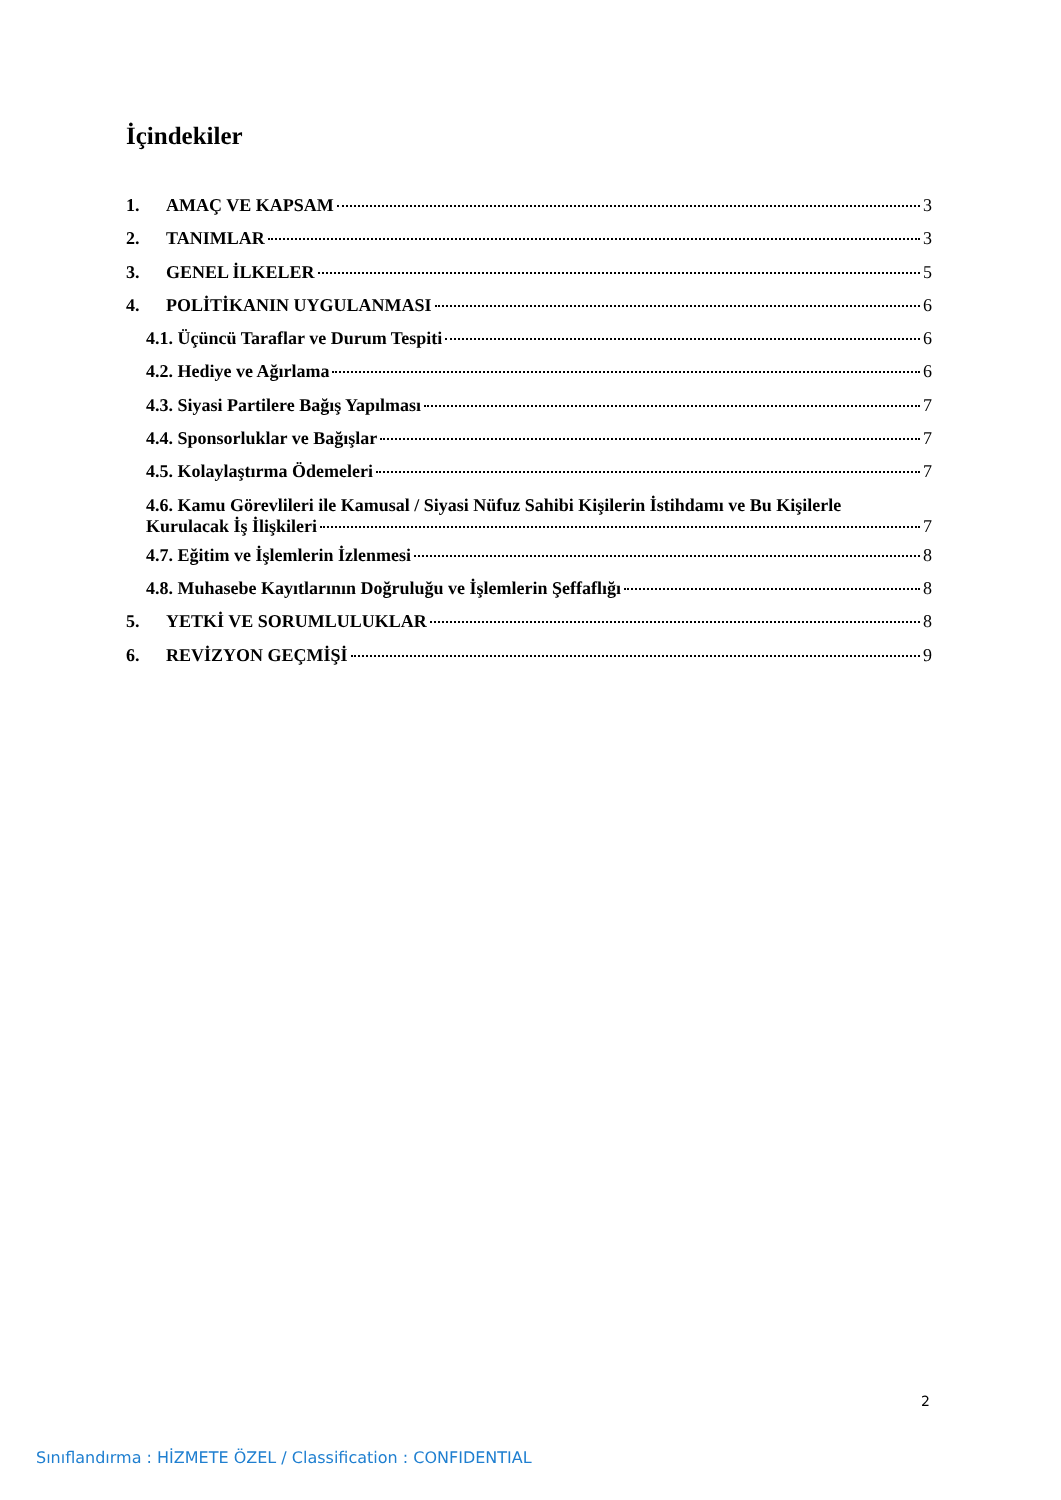İçindekiler
1. AMAÇ VE KAPSAM 3
2. TANIMLAR 3
3. GENEL İLKELER 5
4. POLİTİKANIN UYGULANMASI 6
4.1. Üçüncü Taraflar ve Durum Tespiti 6
4.2. Hediye ve Ağırlama 6
4.3. Siyasi Partilere Bağış Yapılması 7
4.4. Sponsorluklar ve Bağışlar 7
4.5. Kolaylaştırma Ödemeleri 7
4.6. Kamu Görevlileri ile Kamusal / Siyasi Nüfuz Sahibi Kişilerin İstihdamı ve Bu Kişilerle
Kurulacak İş İlişkileri 7
4.7. Eğitim ve İşlemlerin İzlenmesi 8
4.8. Muhasebe Kayıtlarının Doğruluğu ve İşlemlerin Şeffaflığı 8
5. YETKİ VE SORUMLULUKLAR 8
6. REVİZYON GEÇMİŞİ 9
2
Sınıflandırma : HİZMETE ÖZEL / Classification : CONFIDENTIAL